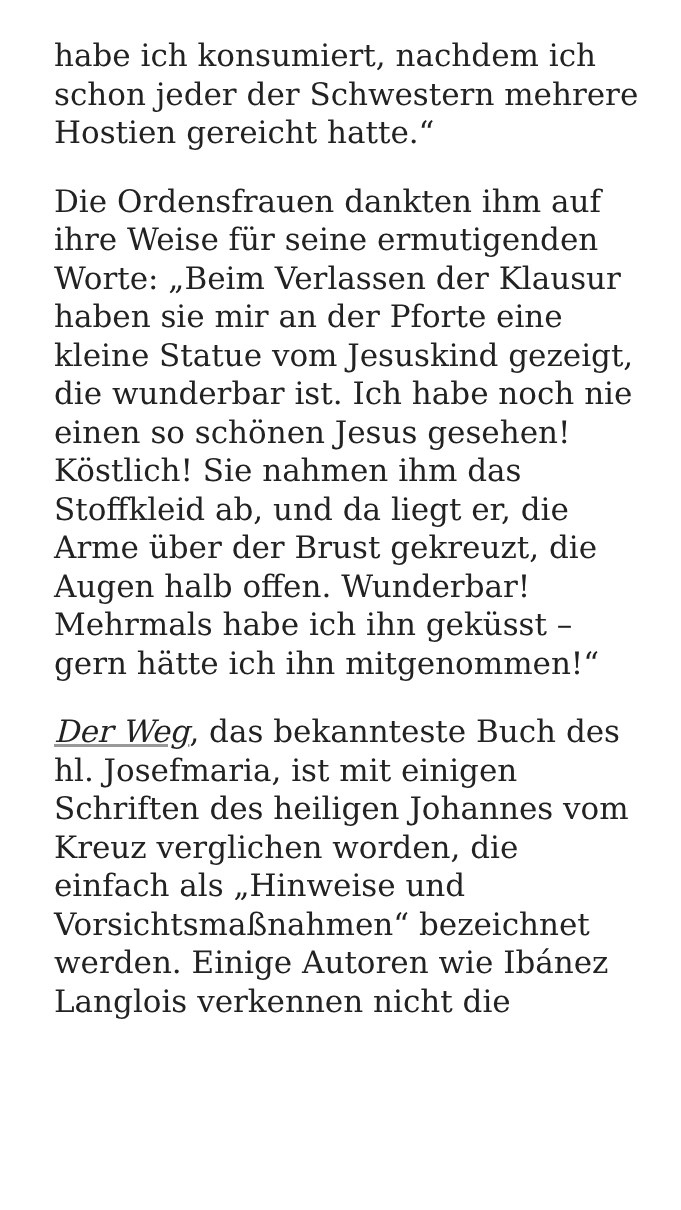habe ich konsumiert, nachdem ich schon jeder der Schwestern mehrere Hostien gereicht hatte.“
Die Ordensfrauen dankten ihm auf ihre Weise für seine ermutigenden Worte: „Beim Verlassen der Klausur haben sie mir an der Pforte eine kleine Statue vom Jesuskind gezeigt, die wunderbar ist. Ich habe noch nie einen so schönen Jesus gesehen! Köstlich! Sie nahmen ihm das Stoffkleid ab, und da liegt er, die Arme über der Brust gekreuzt, die Augen halb offen. Wunderbar! Mehrmals habe ich ihn geküsst – gern hätte ich ihn mitgenommen!“
Der Weg, das bekannteste Buch des hl. Josefmaria, ist mit einigen Schriften des heiligen Johannes vom Kreuz verglichen worden, die einfach als „Hinweise und Vorsichtsmaßnahmen“ bezeichnet werden. Einige Autoren wie Ibánez Langlois verkennen nicht die